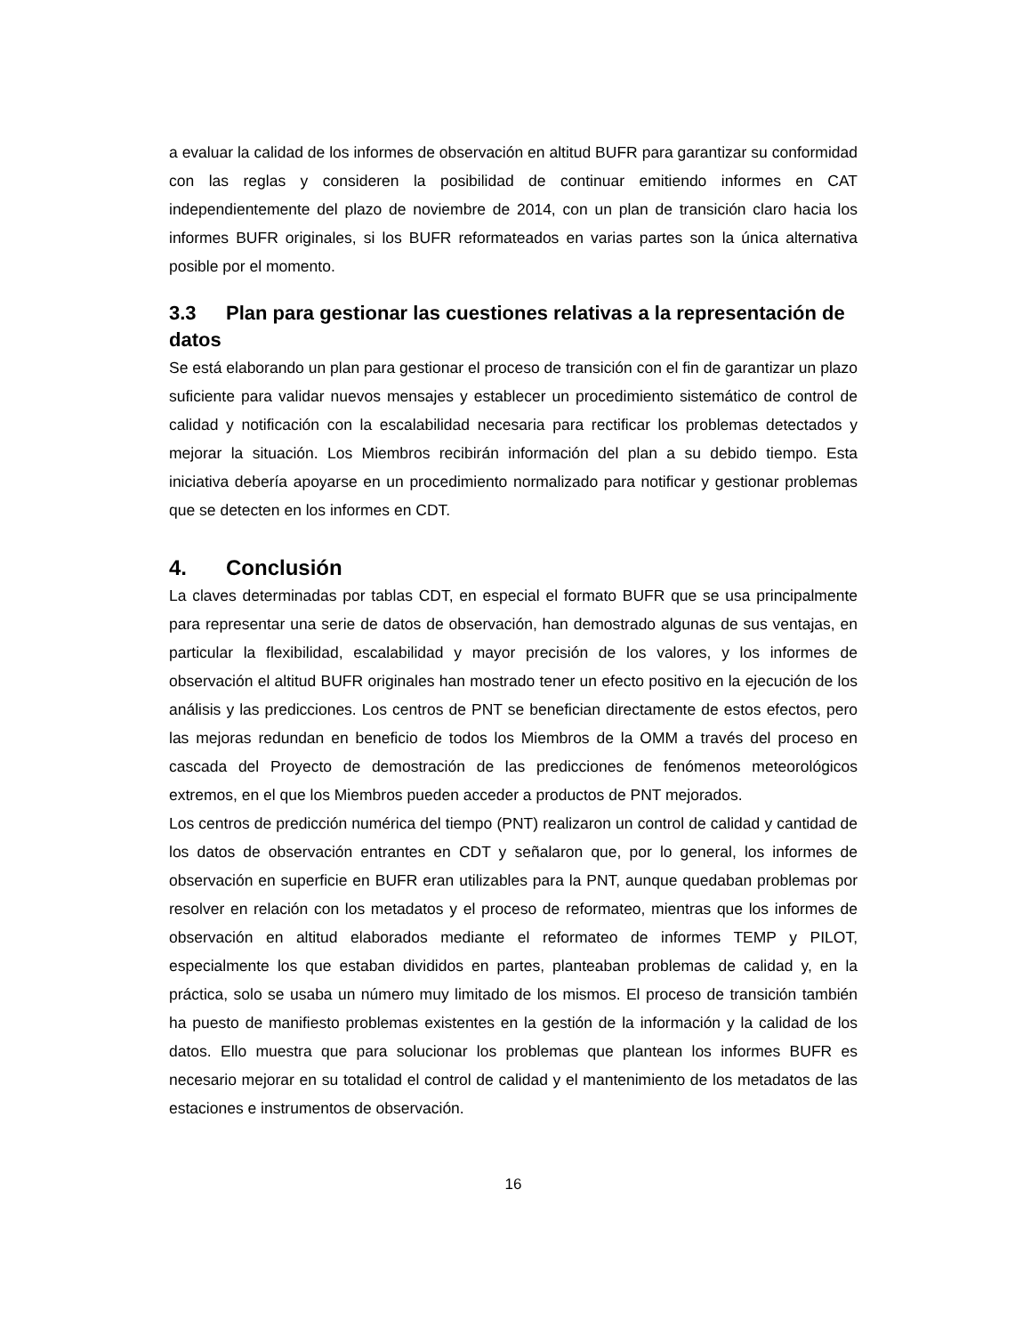a evaluar la calidad de los informes de observación en altitud BUFR para garantizar su conformidad con las reglas y consideren la posibilidad de continuar emitiendo informes en CAT independientemente del plazo de noviembre de 2014, con un plan de transición claro hacia los informes BUFR originales, si los BUFR reformateados en varias partes son la única alternativa posible por el momento.
3.3 Plan para gestionar las cuestiones relativas a la representación de datos
Se está elaborando un plan para gestionar el proceso de transición con el fin de garantizar un plazo suficiente para validar nuevos mensajes y establecer un procedimiento sistemático de control de calidad y notificación con la escalabilidad necesaria para rectificar los problemas detectados y mejorar la situación. Los Miembros recibirán información del plan a su debido tiempo. Esta iniciativa debería apoyarse en un procedimiento normalizado para notificar y gestionar problemas que se detecten en los informes en CDT.
4. Conclusión
La claves determinadas por tablas CDT, en especial el formato BUFR que se usa principalmente para representar una serie de datos de observación, han demostrado algunas de sus ventajas, en particular la flexibilidad, escalabilidad y mayor precisión de los valores, y los informes de observación el altitud BUFR originales han mostrado tener un efecto positivo en la ejecución de los análisis y las predicciones. Los centros de PNT se benefician directamente de estos efectos, pero las mejoras redundan en beneficio de todos los Miembros de la OMM a través del proceso en cascada del Proyecto de demostración de las predicciones de fenómenos meteorológicos extremos, en el que los Miembros pueden acceder a productos de PNT mejorados.
Los centros de predicción numérica del tiempo (PNT) realizaron un control de calidad y cantidad de los datos de observación entrantes en CDT y señalaron que, por lo general, los informes de observación en superficie en BUFR eran utilizables para la PNT, aunque quedaban problemas por resolver en relación con los metadatos y el proceso de reformateo, mientras que los informes de observación en altitud elaborados mediante el reformateo de informes TEMP y PILOT, especialmente los que estaban divididos en partes, planteaban problemas de calidad y, en la práctica, solo se usaba un número muy limitado de los mismos. El proceso de transición también ha puesto de manifiesto problemas existentes en la gestión de la información y la calidad de los datos. Ello muestra que para solucionar los problemas que plantean los informes BUFR es necesario mejorar en su totalidad el control de calidad y el mantenimiento de los metadatos de las estaciones e instrumentos de observación.
16